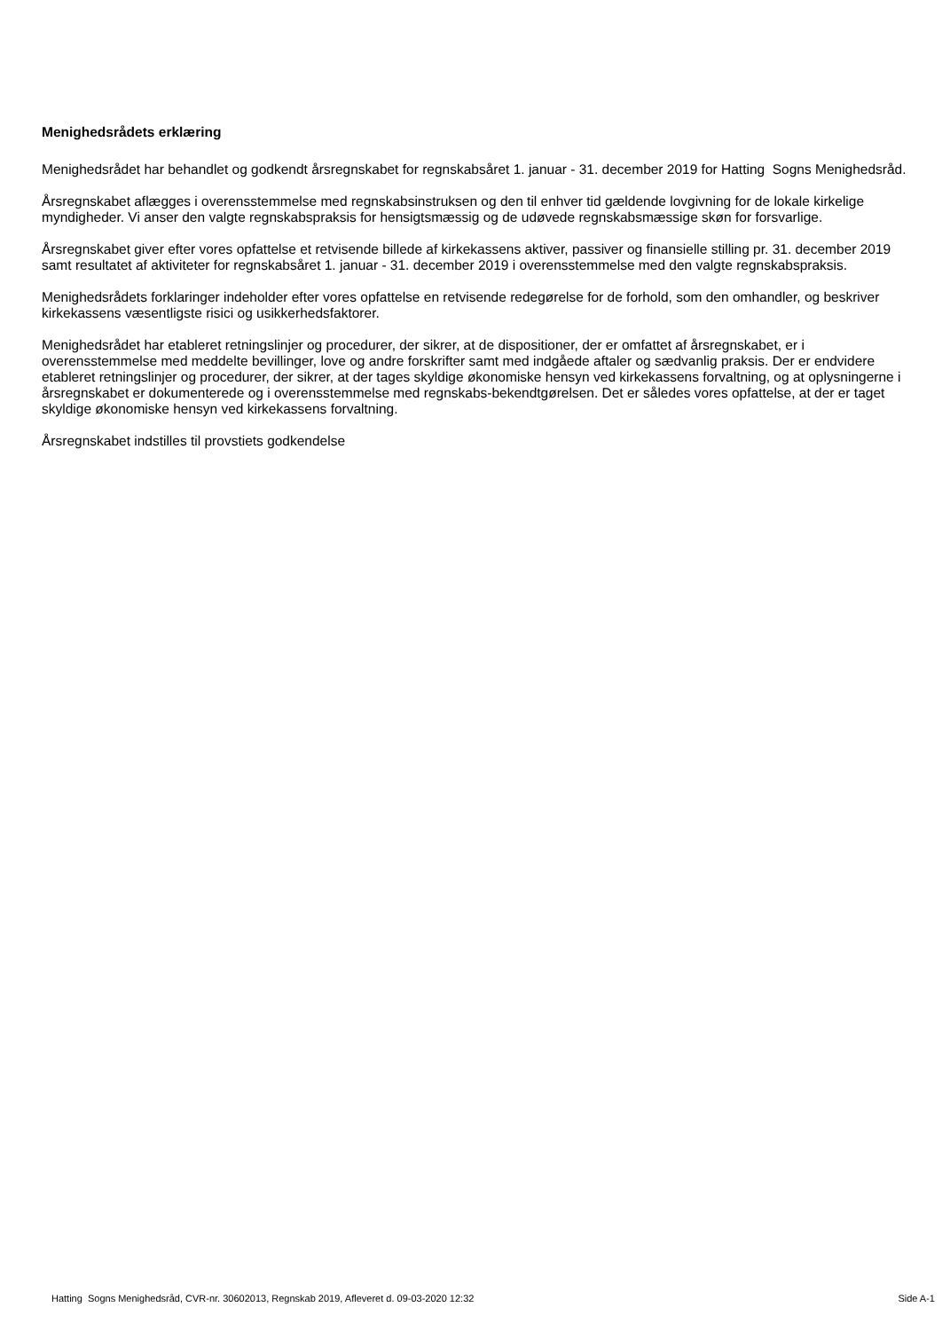Menighedsrådets erklæring
Menighedsrådet har behandlet og godkendt årsregnskabet for regnskabsåret 1. januar - 31. december 2019 for Hatting Sogns Menighedsråd.
Årsregnskabet aflægges i overensstemmelse med regnskabsinstruksen og den til enhver tid gældende lovgivning for de lokale kirkelige myndigheder. Vi anser den valgte regnskabspraksis for hensigtsmæssig og de udøvede regnskabsmæssige skøn for forsvarlige.
Årsregnskabet giver efter vores opfattelse et retvisende billede af kirkekassens aktiver, passiver og finansielle stilling pr. 31. december 2019 samt resultatet af aktiviteter for regnskabsåret 1. januar - 31. december 2019 i overensstemmelse med den valgte regnskabspraksis.
Menighedsrådets forklaringer indeholder efter vores opfattelse en retvisende redegørelse for de forhold, som den omhandler, og beskriver kirkekassens væsentligste risici og usikkerhedsfaktorer.
Menighedsrådet har etableret retningslinjer og procedurer, der sikrer, at de dispositioner, der er omfattet af årsregnskabet, er i overensstemmelse med meddelte bevillinger, love og andre forskrifter samt med indgåede aftaler og sædvanlig praksis. Der er endvidere etableret retningslinjer og procedurer, der sikrer, at der tages skyldige økonomiske hensyn ved kirkekassens forvaltning, og at oplysningerne i årsregnskabet er dokumenterede og i overensstemmelse med regnskabs-bekendtgørelsen. Det er således vores opfattelse, at der er taget skyldige økonomiske hensyn ved kirkekassens forvaltning.
Årsregnskabet indstilles til provstiets godkendelse
Hatting Sogns Menighedsråd, CVR-nr. 30602013, Regnskab 2019, Afleveret d. 09-03-2020 12:32 Side A-1